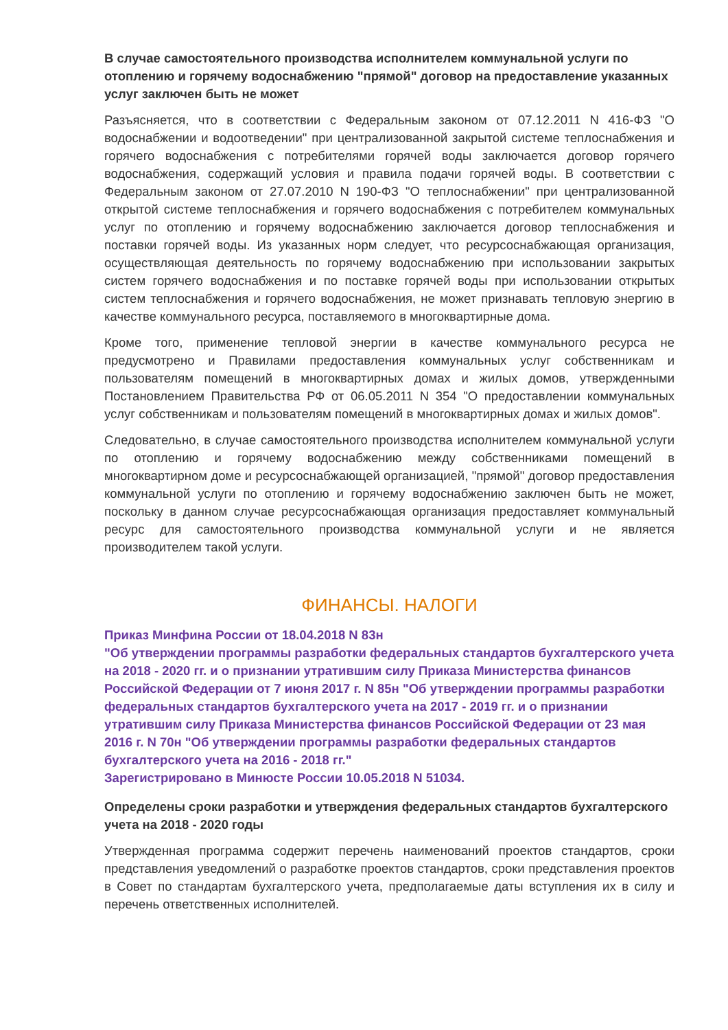В случае самостоятельного производства исполнителем коммунальной услуги по отоплению и горячему водоснабжению "прямой" договор на предоставление указанных услуг заключен быть не может
Разъясняется, что в соответствии с Федеральным законом от 07.12.2011 N 416-ФЗ "О водоснабжении и водоотведении" при централизованной закрытой системе теплоснабжения и горячего водоснабжения с потребителями горячей воды заключается договор горячего водоснабжения, содержащий условия и правила подачи горячей воды. В соответствии с Федеральным законом от 27.07.2010 N 190-ФЗ "О теплоснабжении" при централизованной открытой системе теплоснабжения и горячего водоснабжения с потребителем коммунальных услуг по отоплению и горячему водоснабжению заключается договор теплоснабжения и поставки горячей воды. Из указанных норм следует, что ресурсоснабжающая организация, осуществляющая деятельность по горячему водоснабжению при использовании закрытых систем горячего водоснабжения и по поставке горячей воды при использовании открытых систем теплоснабжения и горячего водоснабжения, не может признавать тепловую энергию в качестве коммунального ресурса, поставляемого в многоквартирные дома.
Кроме того, применение тепловой энергии в качестве коммунального ресурса не предусмотрено и Правилами предоставления коммунальных услуг собственникам и пользователям помещений в многоквартирных домах и жилых домов, утвержденными Постановлением Правительства РФ от 06.05.2011 N 354 "О предоставлении коммунальных услуг собственникам и пользователям помещений в многоквартирных домах и жилых домов".
Следовательно, в случае самостоятельного производства исполнителем коммунальной услуги по отоплению и горячему водоснабжению между собственниками помещений в многоквартирном доме и ресурсоснабжающей организацией, "прямой" договор предоставления коммунальной услуги по отоплению и горячему водоснабжению заключен быть не может, поскольку в данном случае ресурсоснабжающая организация предоставляет коммунальный ресурс для самостоятельного производства коммунальной услуги и не является производителем такой услуги.
ФИНАНСЫ. НАЛОГИ
Приказ Минфина России от 18.04.2018 N 83н
"Об утверждении программы разработки федеральных стандартов бухгалтерского учета на 2018 - 2020 гг. и о признании утратившим силу Приказа Министерства финансов Российской Федерации от 7 июня 2017 г. N 85н "Об утверждении программы разработки федеральных стандартов бухгалтерского учета на 2017 - 2019 гг. и о признании утратившим силу Приказа Министерства финансов Российской Федерации от 23 мая 2016 г. N 70н "Об утверждении программы разработки федеральных стандартов бухгалтерского учета на 2016 - 2018 гг."
Зарегистрировано в Минюсте России 10.05.2018 N 51034.
Определены сроки разработки и утверждения федеральных стандартов бухгалтерского учета на 2018 - 2020 годы
Утвержденная программа содержит перечень наименований проектов стандартов, сроки представления уведомлений о разработке проектов стандартов, сроки представления проектов в Совет по стандартам бухгалтерского учета, предполагаемые даты вступления их в силу и перечень ответственных исполнителей.